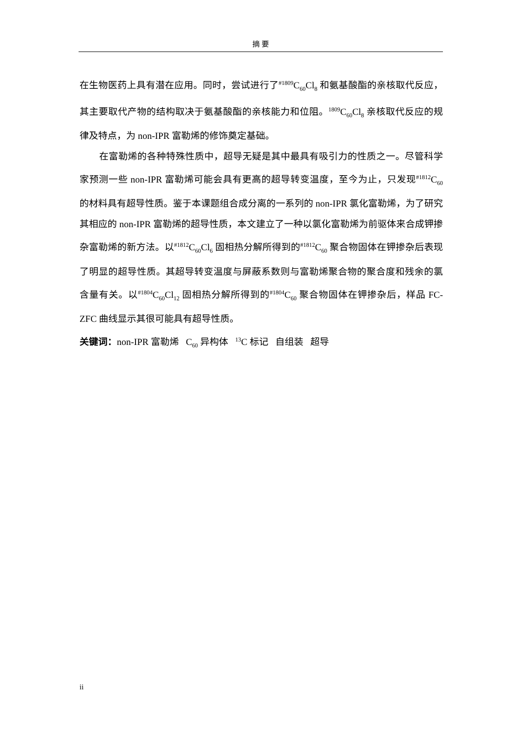摘 要
在生物医药上具有潜在应用。同时，尝试进行了<sup>#1809</sup>C<sub>60</sub>Cl<sub>8</sub> 和氨基酸酯的亲核取代反应，其主要取代产物的结构取决于氨基酸酯的亲核能力和位阻。<sup>1809</sup>C<sub>60</sub>Cl<sub>8</sub> 亲核取代反应的规律及特点，为 non-IPR 富勒烯的修饰奠定基础。
在富勒烯的各种特殊性质中，超导无疑是其中最具有吸引力的性质之一。尽管科学家预测一些 non-IPR 富勒烯可能会具有更高的超导转变温度，至今为止，只发现<sup>#1812</sup>C<sub>60</sub> 的材料具有超导性质。鉴于本课题组合成分离的一系列的 non-IPR 氯化富勒烯，为了研究其相应的 non-IPR 富勒烯的超导性质，本文建立了一种以氯化富勒烯为前驱体来合成钾掺杂富勒烯的新方法。以<sup>#1812</sup>C<sub>60</sub>Cl<sub>6</sub> 固相热分解所得到的<sup>#1812</sup>C<sub>60</sub> 聚合物固体在钾掺杂后表现了明显的超导性质。其超导转变温度与屏蔽系数则与富勒烯聚合物的聚合度和残余的氯含量有关。以<sup>#1804</sup>C<sub>60</sub>Cl<sub>12</sub> 固相热分解所得到的<sup>#1804</sup>C<sub>60</sub> 聚合物固体在钾掺杂后，样品 FC-ZFC 曲线显示其很可能具有超导性质。
关键词：non-IPR 富勒烯 C<sub>60</sub> 异构体 <sup>13</sup>C 标记 自组装 超导
ii